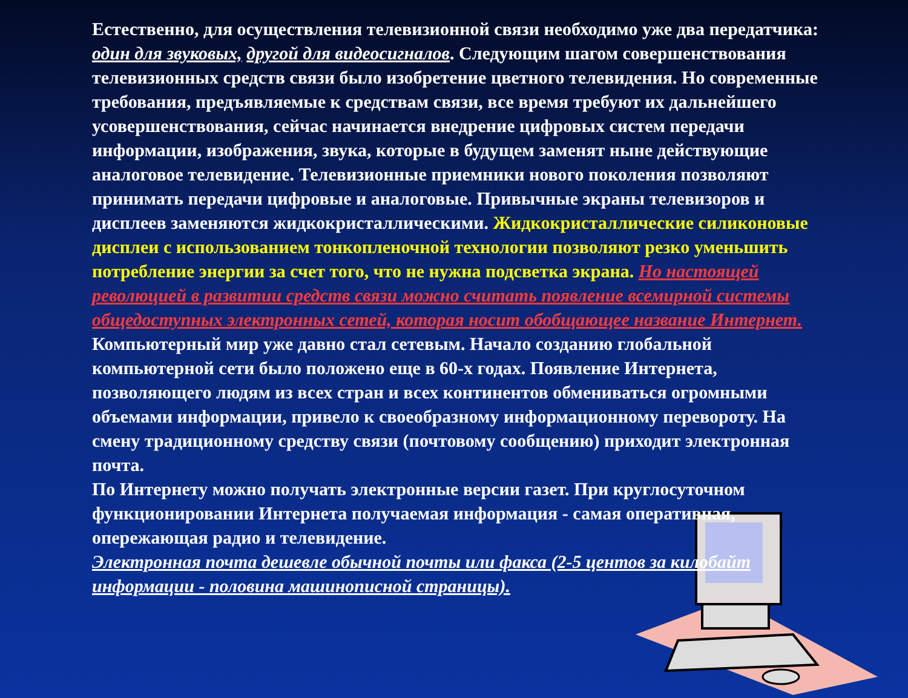Естественно, для осуществления телевизионной связи необходимо уже два передатчика: один для звуковых, другой для видеосигналов. Следующим шагом совершенствования телевизионных средств связи было изобретение цветного телевидения. Но современные требования, предъявляемые к средствам связи, все время требуют их дальнейшего усовершенствования, сейчас начинается внедрение цифровых систем передачи информации, изображения, звука, которые в будущем заменят ныне действующие аналоговое телевидение. Телевизионные приемники нового поколения позволяют принимать передачи цифровые и аналоговые. Привычные экраны телевизоров и дисплеев заменяются жидкокристаллическими. Жидкокристаллические силиконовые дисплеи с использованием тонкопленочной технологии позволяют резко уменьшить потребление энергии за счет того, что не нужна подсветка экрана. Но настоящей революцией в развитии средств связи можно считать появление всемирной системы общедоступных электронных сетей, которая носит обобщающее название Интернет. Компьютерный мир уже давно стал сетевым. Начало созданию глобальной компьютерной сети было положено еще в 60-х годах. Появление Интернета, позволяющего людям из всех стран и всех континентов обмениваться огромными объемами информации, привело к своеобразному информационному перевороту. На смену традиционному средству связи (почтовому сообщению) приходит электронная почта.
По Интернету можно получать электронные версии газет. При круглосуточном функционировании Интернета получаемая информация - самая оперативная, опережающая радио и телевидение.
Электронная почта дешевле обычной почты или факса (2-5 центов за килобайт информации - половина машинописной страницы).